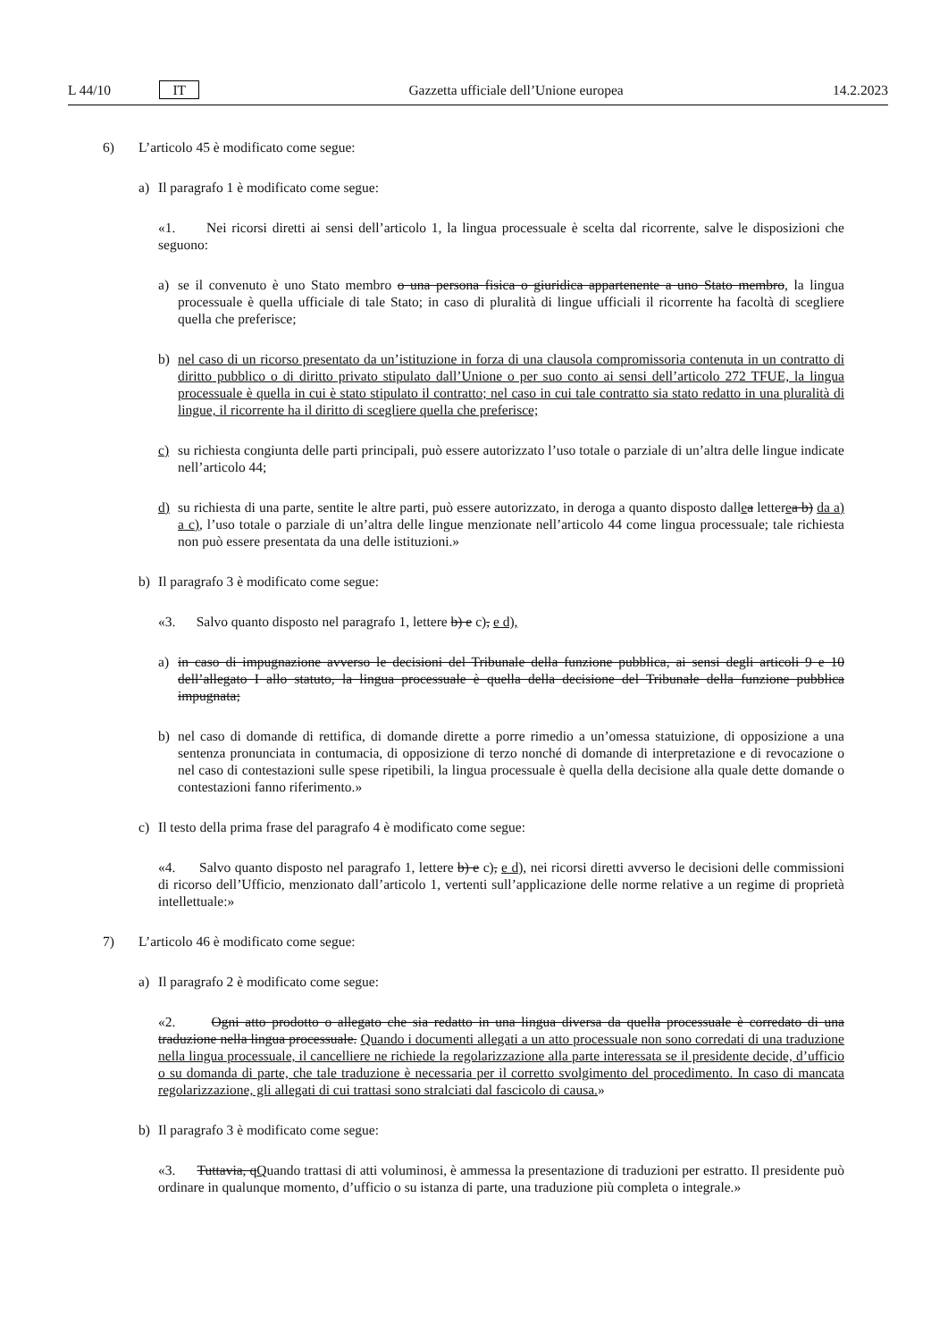L 44/10 IT Gazzetta ufficiale dell’Unione europea 14.2.2023
6) L’articolo 45 è modificato come segue:
a) Il paragrafo 1 è modificato come segue:
«1. Nei ricorsi diretti ai sensi dell’articolo 1, la lingua processuale è scelta dal ricorrente, salve le disposizioni che seguono:
a) se il convenuto è uno Stato membro o una persona fisica o giuridica appartenente a uno Stato membro, la lingua processuale è quella ufficiale di tale Stato; in caso di pluralità di lingue ufficiali il ricorrente ha facoltà di scegliere quella che preferisce;
b) nel caso di un ricorso presentato da un’istituzione in forza di una clausola compromissoria contenuta in un contratto di diritto pubblico o di diritto privato stipulato dall’Unione o per suo conto ai sensi dell’articolo 272 TFUE, la lingua processuale è quella in cui è stato stipulato il contratto; nel caso in cui tale contratto sia stato redatto in una pluralità di lingue, il ricorrente ha il diritto di scegliere quella che preferisce;
c) su richiesta congiunta delle parti principali, può essere autorizzato l’uso totale o parziale di un’altra delle lingue indicate nell’articolo 44;
d) su richiesta di una parte, sentite le altre parti, può essere autorizzato, in deroga a quanto disposto dallea letterea b) da a) a c), l’uso totale o parziale di un’altra delle lingue menzionate nell’articolo 44 come lingua processuale; tale richiesta non può essere presentata da una delle istituzioni.»
b) Il paragrafo 3 è modificato come segue:
«3. Salvo quanto disposto nel paragrafo 1, lettere b) e c), e d),
a) in caso di impugnazione avverso le decisioni del Tribunale della funzione pubblica, ai sensi degli articoli 9 e 10 dell’allegato I allo statuto, la lingua processuale è quella della decisione del Tribunale della funzione pubblica impugnata;
b) nel caso di domande di rettifica, di domande dirette a porre rimedio a un’omessa statuizione, di opposizione a una sentenza pronunciata in contumacia, di opposizione di terzo nonché di domande di interpretazione e di revocazione o nel caso di contestazioni sulle spese ripetibili, la lingua processuale è quella della decisione alla quale dette domande o contestazioni fanno riferimento.»
c) Il testo della prima frase del paragrafo 4 è modificato come segue:
«4. Salvo quanto disposto nel paragrafo 1, lettere b) e c), e d), nei ricorsi diretti avverso le decisioni delle commissioni di ricorso dell’Ufficio, menzionato dall’articolo 1, vertenti sull’applicazione delle norme relative a un regime di proprietà intellettuale:»
7) L’articolo 46 è modificato come segue:
a) Il paragrafo 2 è modificato come segue:
«2. Ogni atto prodotto o allegato che sia redatto in una lingua diversa da quella processuale è corredato di una traduzione nella lingua processuale. Quando i documenti allegati a un atto processuale non sono corredati di una traduzione nella lingua processuale, il cancelliere ne richiede la regolarizzazione alla parte interessata se il presidente decide, d’ufficio o su domanda di parte, che tale traduzione è necessaria per il corretto svolgimento del procedimento. In caso di mancata regolarizzazione, gli allegati di cui trattasi sono stralciati dal fascicolo di causa.»
b) Il paragrafo 3 è modificato come segue:
«3. Tuttavia, qQuando trattasi di atti voluminosi, è ammessa la presentazione di traduzioni per estratto. Il presidente può ordinare in qualunque momento, d’ufficio o su istanza di parte, una traduzione più completa o integrale.»